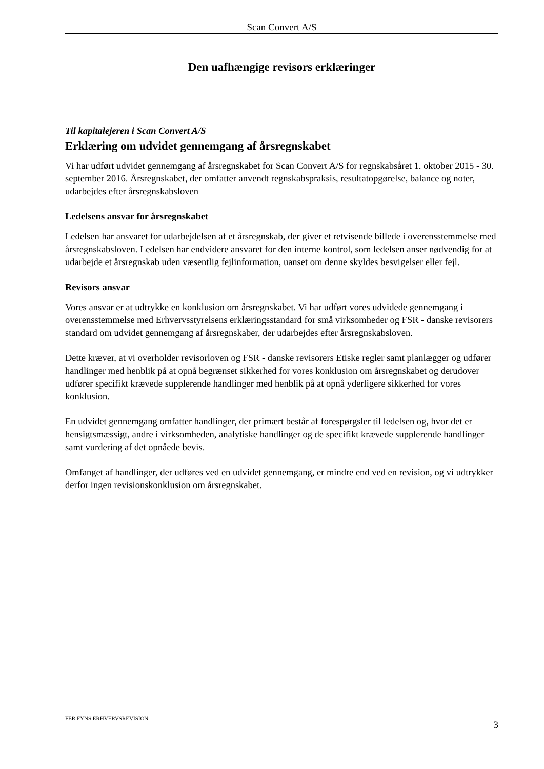Scan Convert A/S
Den uafhængige revisors erklæringer
Til kapitalejeren i Scan Convert A/S
Erklæring om udvidet gennemgang af årsregnskabet
Vi har udført udvidet gennemgang af årsregnskabet for Scan Convert A/S for regnskabsåret 1. oktober 2015 - 30. september 2016. Årsregnskabet, der omfatter anvendt regnskabspraksis, resultatopgørelse, balance og noter, udarbejdes efter årsregnskabsloven
Ledelsens ansvar for årsregnskabet
Ledelsen har ansvaret for udarbejdelsen af et årsregnskab, der giver et retvisende billede i overensstemmelse med årsregnskabsloven. Ledelsen har endvidere ansvaret for den interne kontrol, som ledelsen anser nødvendig for at udarbejde et årsregnskab uden væsentlig fejlinformation, uanset om denne skyldes besvigelser eller fejl.
Revisors ansvar
Vores ansvar er at udtrykke en konklusion om årsregnskabet. Vi har udført vores udvidede gennemgang i overensstemmelse med Erhvervsstyrelsens erklæringsstandard for små virksomheder og FSR - danske revisorers standard om udvidet gennemgang af årsregnskaber, der udarbejdes efter årsregnskabsloven.
Dette kræver, at vi overholder revisorloven og FSR - danske revisorers Etiske regler samt planlægger og udfører handlinger med henblik på at opnå begrænset sikkerhed for vores konklusion om årsregnskabet og derudover udfører specifikt krævede supplerende handlinger med henblik på at opnå yderligere sikkerhed for vores konklusion.
En udvidet gennemgang omfatter handlinger, der primært består af forespørgsler til ledelsen og, hvor det er hensigtsmæssigt, andre i virksomheden, analytiske handlinger og de specifikt krævede supplerende handlinger samt vurdering af det opnåede bevis.
Omfanget af handlinger, der udføres ved en udvidet gennemgang, er mindre end ved en revision, og vi udtrykker derfor ingen revisionskonklusion om årsregnskabet.
FER FYNS ERHVERVSREVISION 3